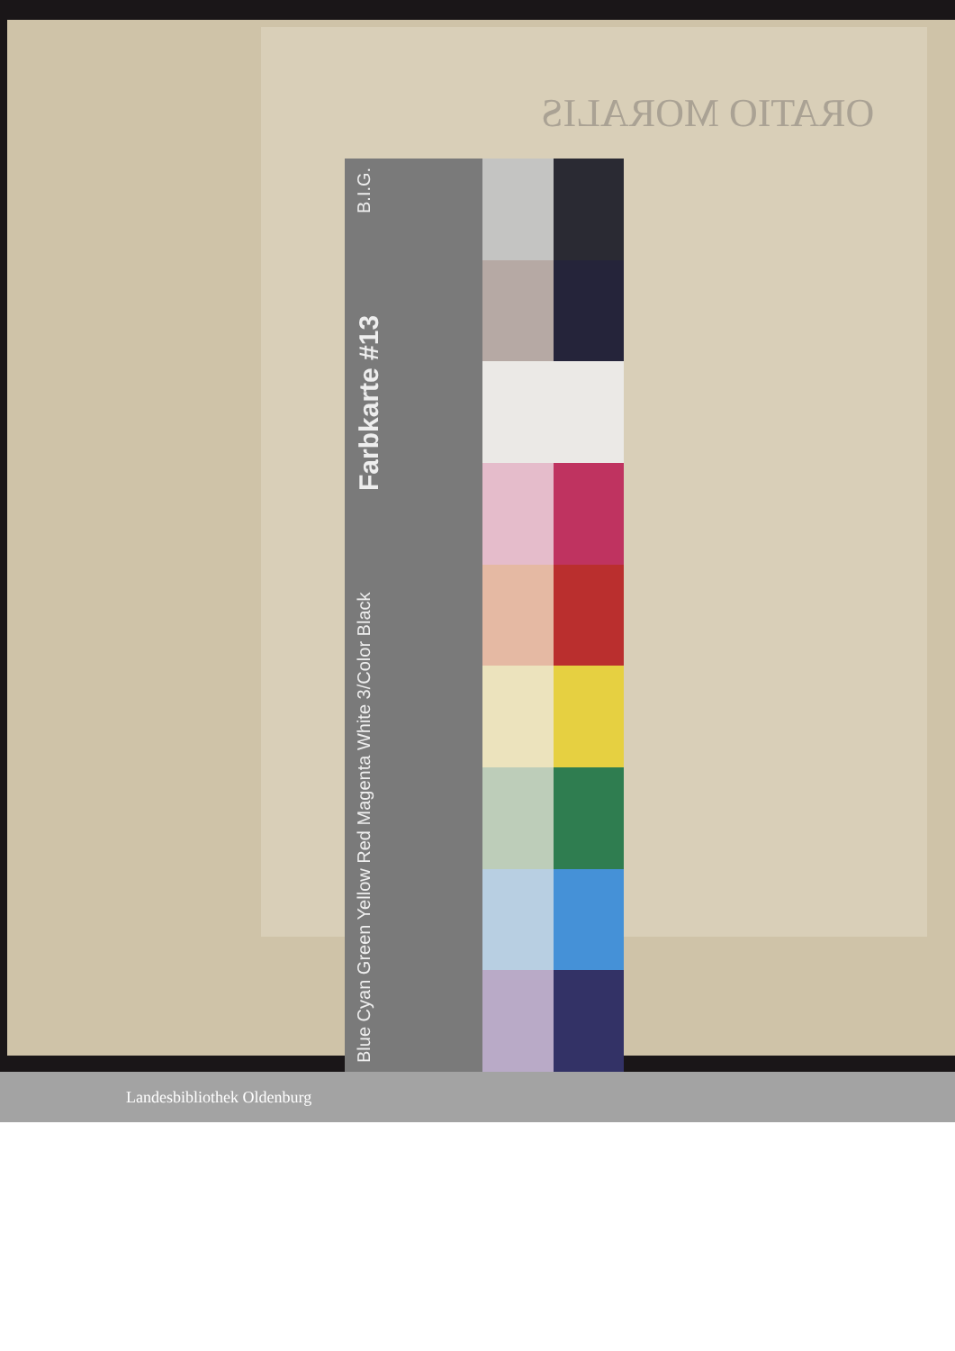ORATIO MORALIS
Blue Cyan Green Yellow Red Magenta White 3/Color Black Farbkarte #13 B.I.G.
Landesbibliothek Oldenburg